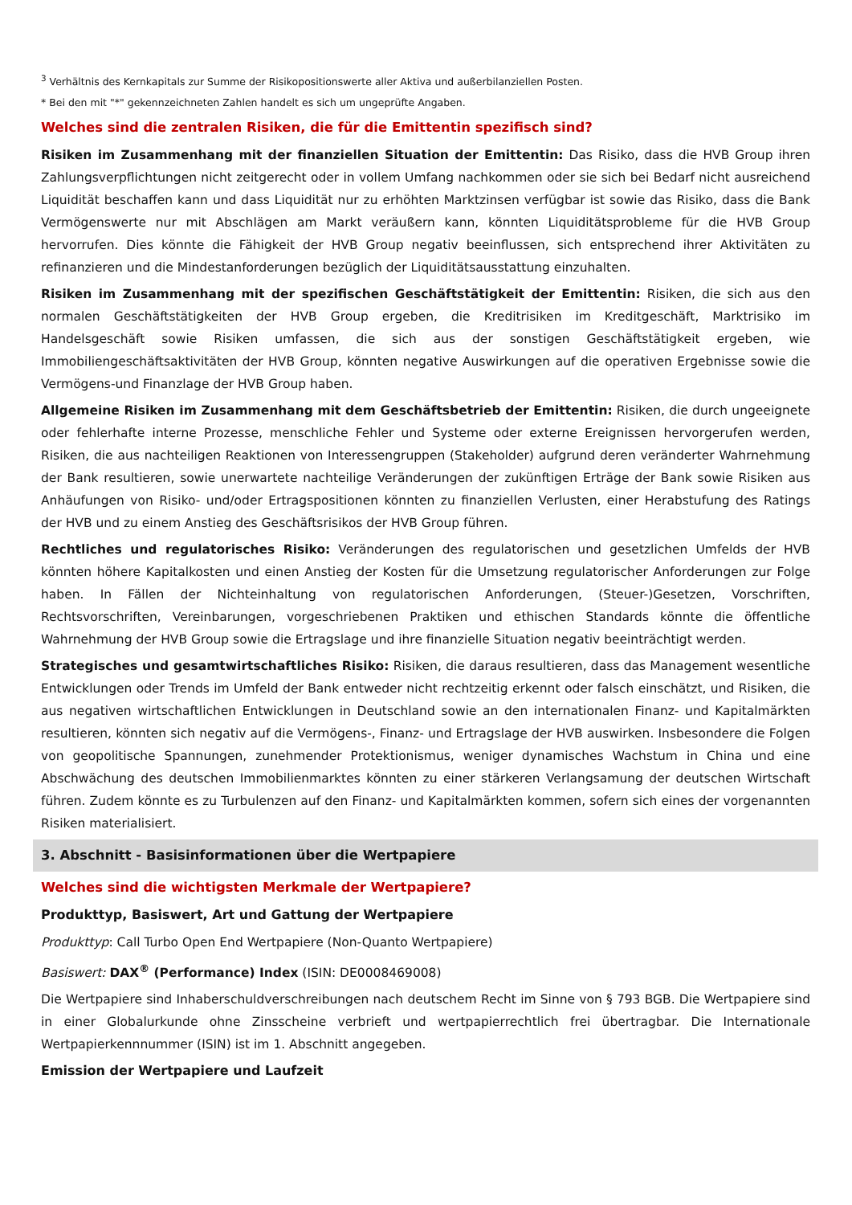<sup>3</sup> Verhältnis des Kernkapitals zur Summe der Risikopositionswerte aller Aktiva und außerbilanziellen Posten.
* Bei den mit "*" gekennzeichneten Zahlen handelt es sich um ungeprüfte Angaben.
Welches sind die zentralen Risiken, die für die Emittentin spezifisch sind?
Risiken im Zusammenhang mit der finanziellen Situation der Emittentin: Das Risiko, dass die HVB Group ihren Zahlungsverpflichtungen nicht zeitgerecht oder in vollem Umfang nachkommen oder sie sich bei Bedarf nicht ausreichend Liquidität beschaffen kann und dass Liquidität nur zu erhöhten Marktzinsen verfügbar ist sowie das Risiko, dass die Bank Vermögenswerte nur mit Abschlägen am Markt veräußern kann, könnten Liquiditätsprobleme für die HVB Group hervorrufen. Dies könnte die Fähigkeit der HVB Group negativ beeinflussen, sich entsprechend ihrer Aktivitäten zu refinanzieren und die Mindestanforderungen bezüglich der Liquiditätsausstattung einzuhalten.
Risiken im Zusammenhang mit der spezifischen Geschäftstätigkeit der Emittentin: Risiken, die sich aus den normalen Geschäftstätigkeiten der HVB Group ergeben, die Kreditrisiken im Kreditgeschäft, Marktrisiko im Handelsgeschäft sowie Risiken umfassen, die sich aus der sonstigen Geschäftstätigkeit ergeben, wie Immobiliengeschäftsaktivitäten der HVB Group, könnten negative Auswirkungen auf die operativen Ergebnisse sowie die Vermögens-und Finanzlage der HVB Group haben.
Allgemeine Risiken im Zusammenhang mit dem Geschäftsbetrieb der Emittentin: Risiken, die durch ungeeignete oder fehlerhafte interne Prozesse, menschliche Fehler und Systeme oder externe Ereignissen hervorgerufen werden, Risiken, die aus nachteiligen Reaktionen von Interessengruppen (Stakeholder) aufgrund deren veränderter Wahrnehmung der Bank resultieren, sowie unerwartete nachteilige Veränderungen der zukünftigen Erträge der Bank sowie Risiken aus Anhäufungen von Risiko- und/oder Ertragspositionen könnten zu finanziellen Verlusten, einer Herabstufung des Ratings der HVB und zu einem Anstieg des Geschäftsrisikos der HVB Group führen.
Rechtliches und regulatorisches Risiko: Veränderungen des regulatorischen und gesetzlichen Umfelds der HVB könnten höhere Kapitalkosten und einen Anstieg der Kosten für die Umsetzung regulatorischer Anforderungen zur Folge haben. In Fällen der Nichteinhaltung von regulatorischen Anforderungen, (Steuer-)Gesetzen, Vorschriften, Rechtsvorschriften, Vereinbarungen, vorgeschriebenen Praktiken und ethischen Standards könnte die öffentliche Wahrnehmung der HVB Group sowie die Ertragslage und ihre finanzielle Situation negativ beeinträchtigt werden.
Strategisches und gesamtwirtschaftliches Risiko: Risiken, die daraus resultieren, dass das Management wesentliche Entwicklungen oder Trends im Umfeld der Bank entweder nicht rechtzeitig erkennt oder falsch einschätzt, und Risiken, die aus negativen wirtschaftlichen Entwicklungen in Deutschland sowie an den internationalen Finanz- und Kapitalmärkten resultieren, könnten sich negativ auf die Vermögens-, Finanz- und Ertragslage der HVB auswirken. Insbesondere die Folgen von geopolitische Spannungen, zunehmender Protektionismus, weniger dynamisches Wachstum in China und eine Abschwächung des deutschen Immobilienmarktes könnten zu einer stärkeren Verlangsamung der deutschen Wirtschaft führen. Zudem könnte es zu Turbulenzen auf den Finanz- und Kapitalmärkten kommen, sofern sich eines der vorgenannten Risiken materialisiert.
3. Abschnitt - Basisinformationen über die Wertpapiere
Welches sind die wichtigsten Merkmale der Wertpapiere?
Produkttyp, Basiswert, Art und Gattung der Wertpapiere
Produkttyp: Call Turbo Open End Wertpapiere (Non-Quanto Wertpapiere)
Basiswert: DAX<sup>®</sup> (Performance) Index (ISIN: DE0008469008)
Die Wertpapiere sind Inhaberschuldverschreibungen nach deutschem Recht im Sinne von § 793 BGB. Die Wertpapiere sind in einer Globalurkunde ohne Zinsscheine verbrieft und wertpapierrechtlich frei übertragbar. Die Internationale Wertpapierkennnummer (ISIN) ist im 1. Abschnitt angegeben.
Emission der Wertpapiere und Laufzeit